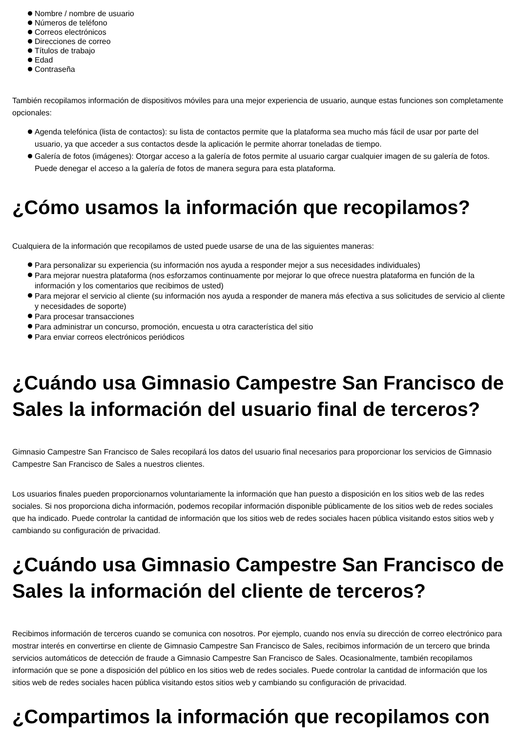Nombre / nombre de usuario
Números de teléfono
Correos electrónicos
Direcciones de correo
Títulos de trabajo
Edad
Contraseña
También recopilamos información de dispositivos móviles para una mejor experiencia de usuario, aunque estas funciones son completamente opcionales:
Agenda telefónica (lista de contactos): su lista de contactos permite que la plataforma sea mucho más fácil de usar por parte del usuario, ya que acceder a sus contactos desde la aplicación le permite ahorrar toneladas de tiempo.
Galería de fotos (imágenes): Otorgar acceso a la galería de fotos permite al usuario cargar cualquier imagen de su galería de fotos. Puede denegar el acceso a la galería de fotos de manera segura para esta plataforma.
¿Cómo usamos la información que recopilamos?
Cualquiera de la información que recopilamos de usted puede usarse de una de las siguientes maneras:
Para personalizar su experiencia (su información nos ayuda a responder mejor a sus necesidades individuales)
Para mejorar nuestra plataforma (nos esforzamos continuamente por mejorar lo que ofrece nuestra plataforma en función de la información y los comentarios que recibimos de usted)
Para mejorar el servicio al cliente (su información nos ayuda a responder de manera más efectiva a sus solicitudes de servicio al cliente y necesidades de soporte)
Para procesar transacciones
Para administrar un concurso, promoción, encuesta u otra característica del sitio
Para enviar correos electrónicos periódicos
¿Cuándo usa Gimnasio Campestre San Francisco de Sales la información del usuario final de terceros?
Gimnasio Campestre San Francisco de Sales recopilará los datos del usuario final necesarios para proporcionar los servicios de Gimnasio Campestre San Francisco de Sales a nuestros clientes.
Los usuarios finales pueden proporcionarnos voluntariamente la información que han puesto a disposición en los sitios web de las redes sociales. Si nos proporciona dicha información, podemos recopilar información disponible públicamente de los sitios web de redes sociales que ha indicado. Puede controlar la cantidad de información que los sitios web de redes sociales hacen pública visitando estos sitios web y cambiando su configuración de privacidad.
¿Cuándo usa Gimnasio Campestre San Francisco de Sales la información del cliente de terceros?
Recibimos información de terceros cuando se comunica con nosotros. Por ejemplo, cuando nos envía su dirección de correo electrónico para mostrar interés en convertirse en cliente de Gimnasio Campestre San Francisco de Sales, recibimos información de un tercero que brinda servicios automáticos de detección de fraude a Gimnasio Campestre San Francisco de Sales. Ocasionalmente, también recopilamos información que se pone a disposición del público en los sitios web de redes sociales. Puede controlar la cantidad de información que los sitios web de redes sociales hacen pública visitando estos sitios web y cambiando su configuración de privacidad.
¿Compartimos la información que recopilamos con